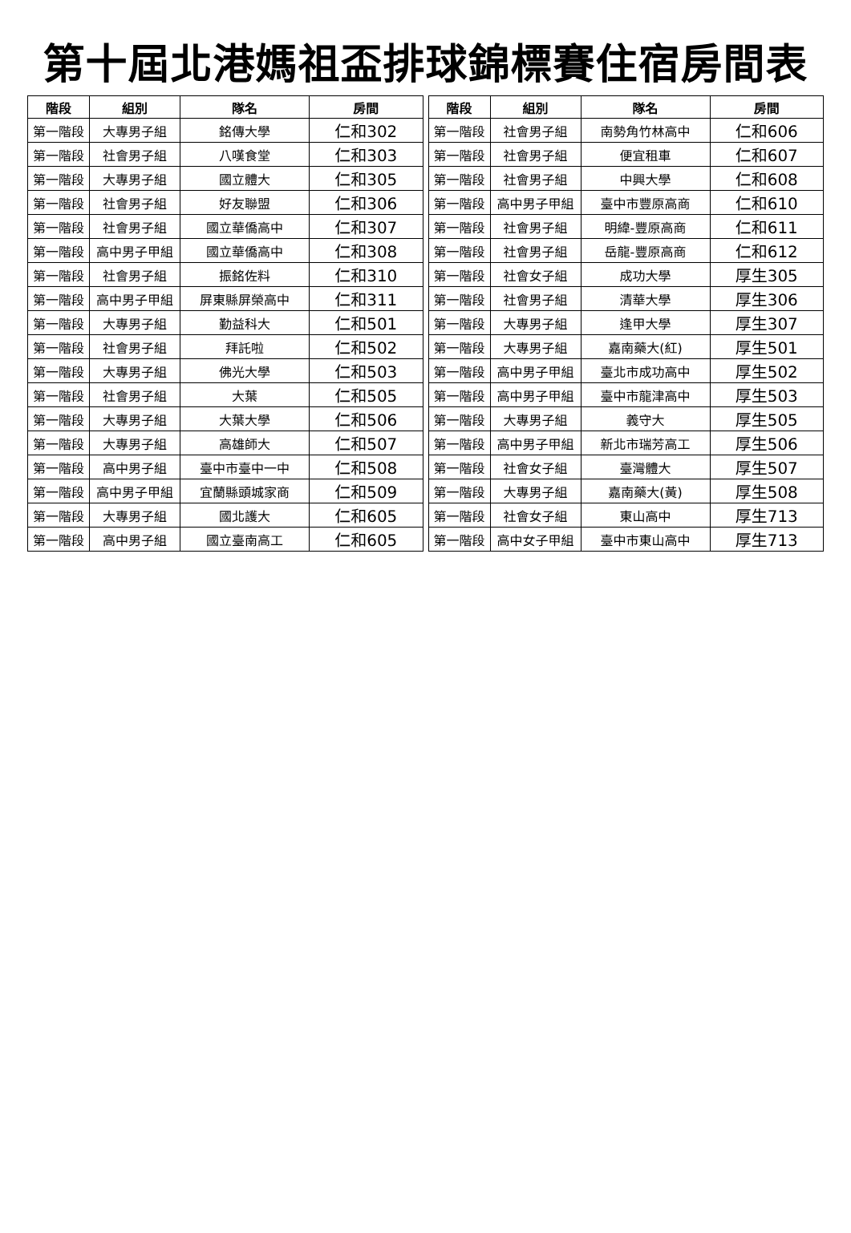第十屆北港媽祖盃排球錦標賽住宿房間表
| 階段 | 組別 | 隊名 | 房間 |
| --- | --- | --- | --- |
| 第一階段 | 大專男子組 | 銘傳大學 | 仁和302 |
| 第一階段 | 社會男子組 | 八嘆食堂 | 仁和303 |
| 第一階段 | 大專男子組 | 國立體大 | 仁和305 |
| 第一階段 | 社會男子組 | 好友聯盟 | 仁和306 |
| 第一階段 | 社會男子組 | 國立華僑高中 | 仁和307 |
| 第一階段 | 高中男子甲組 | 國立華僑高中 | 仁和308 |
| 第一階段 | 社會男子組 | 振銘佐料 | 仁和310 |
| 第一階段 | 高中男子甲組 | 屏東縣屏榮高中 | 仁和311 |
| 第一階段 | 大專男子組 | 勤益科大 | 仁和501 |
| 第一階段 | 社會男子組 | 拜託啦 | 仁和502 |
| 第一階段 | 大專男子組 | 佛光大學 | 仁和503 |
| 第一階段 | 社會男子組 | 大葉 | 仁和505 |
| 第一階段 | 大專男子組 | 大葉大學 | 仁和506 |
| 第一階段 | 大專男子組 | 高雄師大 | 仁和507 |
| 第一階段 | 高中男子組 | 臺中市臺中一中 | 仁和508 |
| 第一階段 | 高中男子甲組 | 宜蘭縣頭城家商 | 仁和509 |
| 第一階段 | 大專男子組 | 國北護大 | 仁和605 |
| 第一階段 | 高中男子組 | 國立臺南高工 | 仁和605 |
| 階段 | 組別 | 隊名 | 房間 |
| --- | --- | --- | --- |
| 第一階段 | 社會男子組 | 南勢角竹林高中 | 仁和606 |
| 第一階段 | 社會男子組 | 便宜租車 | 仁和607 |
| 第一階段 | 社會男子組 | 中興大學 | 仁和608 |
| 第一階段 | 高中男子甲組 | 臺中市豐原高商 | 仁和610 |
| 第一階段 | 社會男子組 | 明緯-豐原高商 | 仁和611 |
| 第一階段 | 社會男子組 | 岳龍-豐原高商 | 仁和612 |
| 第一階段 | 社會女子組 | 成功大學 | 厚生305 |
| 第一階段 | 社會男子組 | 清華大學 | 厚生306 |
| 第一階段 | 大專男子組 | 逢甲大學 | 厚生307 |
| 第一階段 | 大專男子組 | 嘉南藥大(紅) | 厚生501 |
| 第一階段 | 高中男子甲組 | 臺北市成功高中 | 厚生502 |
| 第一階段 | 高中男子甲組 | 臺中市龍津高中 | 厚生503 |
| 第一階段 | 大專男子組 | 義守大 | 厚生505 |
| 第一階段 | 高中男子甲組 | 新北市瑞芳高工 | 厚生506 |
| 第一階段 | 社會女子組 | 臺灣體大 | 厚生507 |
| 第一階段 | 大專男子組 | 嘉南藥大(黃) | 厚生508 |
| 第一階段 | 社會女子組 | 東山高中 | 厚生713 |
| 第一階段 | 高中女子甲組 | 臺中市東山高中 | 厚生713 |